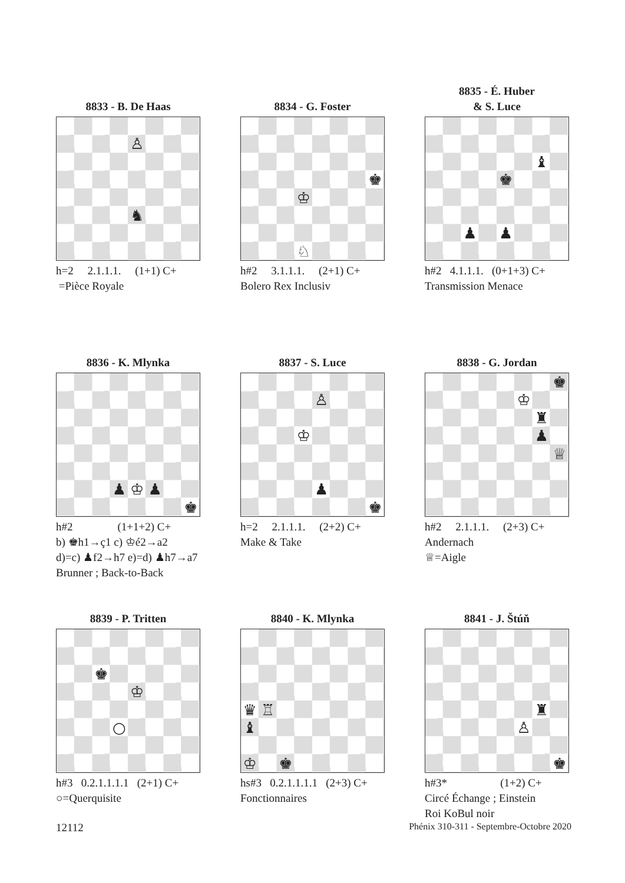8833 - B. De Haas
♙ ♞
h=2 2.1.1.1. (1+1) C+
=Pièce Royale
8834 - G. Foster
♚ ♔ ♘
h#2 3.1.1.1. (2+1) C+
Bolero Rex Inclusiv
8835 - É. Huber
& S. Luce
♝ ♚ ♟ ♟
h#2 4.1.1.1. (0+1+3) C+
Transmission Menace
8836 - K. Mlynka
♟ ♔ ♟ ♚
h#2 (1+1+2) C+
b) ♚h1→ç1 c) ♔é2→a2
d)=c) ♟f2→h7 e)=d) ♟h7→a7
Brunner ; Back-to-Back
8837 - S. Luce
♙ ♔ ♟ ♚
h=2 2.1.1.1. (2+2) C+
Make & Take
8838 - G. Jordan
♚ ♔ ♜ ♟ ♕
h#2 2.1.1.1. (2+3) C+
Andernach
♕=Aigle
8839 - P. Tritten
♚ ♔ ○
h#3 0.2.1.1.1.1 (2+1) C+
○=Querquisite
8840 - K. Mlynka
♛ ♖ ♝ ♔ ♚
hs#3 0.2.1.1.1.1 (2+3) C+
Fonctionnaires
8841 - J. Štúň
♜ ♙ ♚
h#3* (1+2) C+
Circé Échange ; Einstein
Roi KoBul noir
12112 Phénix 310-311 - Septembre-Octobre 2020